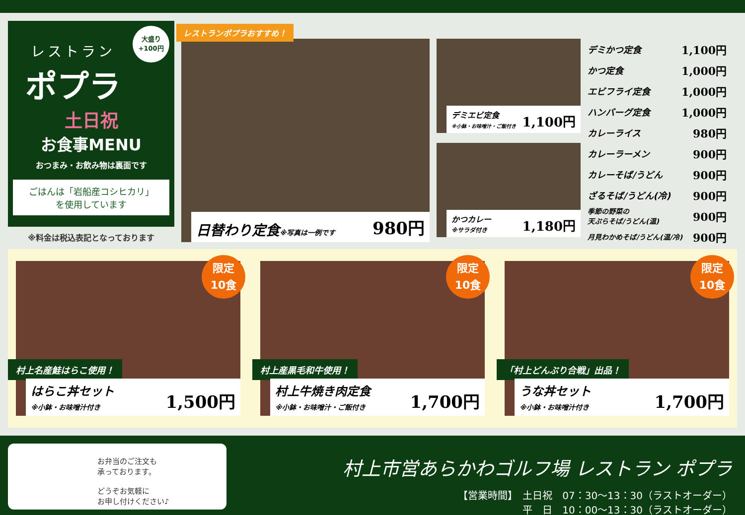大盛り
+100円
レストラン
ポプラ
土日祝
お食事MENU
おつまみ・お飲み物は裏面です
ごはんは「岩船産コシヒカリ」
を使用しています
※料金は税込表記となっております
レストランポプラおすすめ！
日替わり定食※写真は一例です 980円
デミエビ定食
※小鉢・お味噌汁・ご飯付き 1,100円
かつカレー
※サラダ付き 1,180円
デミかつ定食 1,100円
かつ定食 1,000円
エビフライ定食 1,000円
ハンバーグ定食 1,000円
カレーライス 980円
カレーラーメン 900円
カレーそば/うどん 900円
ざるそば/うどん(冷) 900円
季節の野菜の
天ぷらそば/うどん(温) 900円
月見わかめそば/うどん(温/冷) 900円
限定
10食
村上名産鮭はらこ使用！
はらこ丼セット
※小鉢・お味噌汁付き 1,500円
限定
10食
村上産黒毛和牛使用！
村上牛焼き肉定食
※小鉢・お味噌汁・ご飯付き 1,700円
限定
10食
「村上どんぶり合戦」出品！
うな丼セット
※小鉢・お味噌汁付き 1,700円
お弁当のご注文も
承っております。
どうぞお気軽に
お申し付けください♪
村上市営あらかわゴルフ場 レストラン ポプラ
【営業時間】　土日祝　07：30〜13：30（ラストオーダー）
平　日　10：00〜13：30（ラストオーダー）